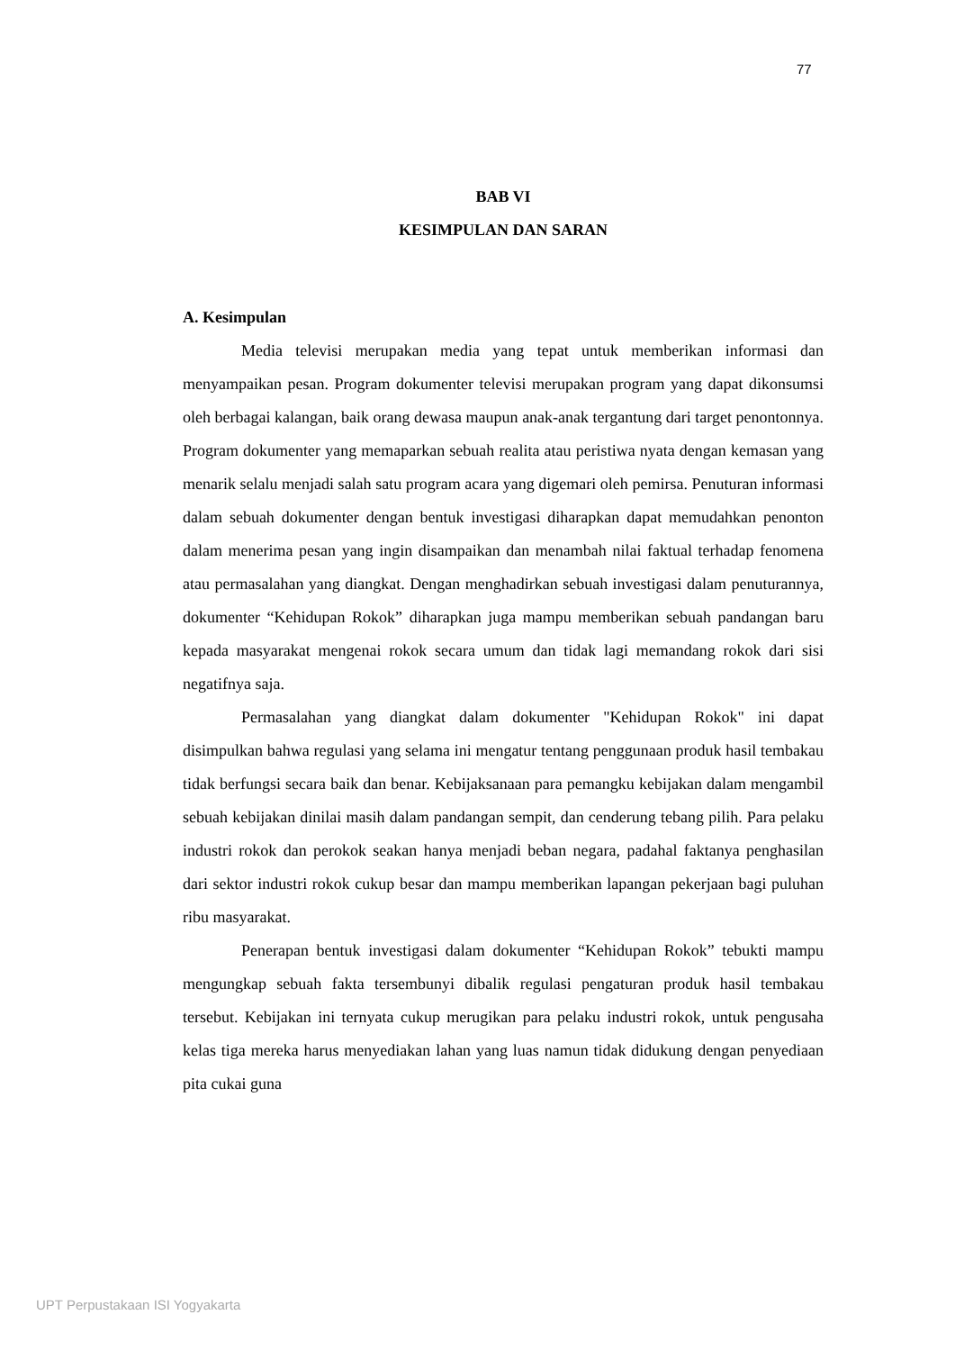77
BAB VI
KESIMPULAN DAN SARAN
A. Kesimpulan
Media televisi merupakan media yang tepat untuk memberikan informasi dan menyampaikan pesan. Program dokumenter televisi merupakan program yang dapat dikonsumsi oleh berbagai kalangan, baik orang dewasa maupun anak-anak tergantung dari target penontonnya. Program dokumenter yang memaparkan sebuah realita atau peristiwa nyata dengan kemasan yang menarik selalu menjadi salah satu program acara yang digemari oleh pemirsa. Penuturan informasi dalam sebuah dokumenter dengan bentuk investigasi diharapkan dapat memudahkan penonton dalam menerima pesan yang ingin disampaikan dan menambah nilai faktual terhadap fenomena atau permasalahan yang diangkat. Dengan menghadirkan sebuah investigasi dalam penuturannya, dokumenter “Kehidupan Rokok” diharapkan juga mampu memberikan sebuah pandangan baru kepada masyarakat mengenai rokok secara umum dan tidak lagi memandang rokok dari sisi negatifnya saja.
Permasalahan yang diangkat dalam dokumenter "Kehidupan Rokok" ini dapat disimpulkan bahwa regulasi yang selama ini mengatur tentang penggunaan produk hasil tembakau tidak berfungsi secara baik dan benar. Kebijaksanaan para pemangku kebijakan dalam mengambil sebuah kebijakan dinilai masih dalam pandangan sempit, dan cenderung tebang pilih. Para pelaku industri rokok dan perokok seakan hanya menjadi beban negara, padahal faktanya penghasilan dari sektor industri rokok cukup besar dan mampu memberikan lapangan pekerjaan bagi puluhan ribu masyarakat.
Penerapan bentuk investigasi dalam dokumenter “Kehidupan Rokok” tebukti mampu mengungkap sebuah fakta tersembunyi dibalik regulasi pengaturan produk hasil tembakau tersebut. Kebijakan ini ternyata cukup merugikan para pelaku industri rokok, untuk pengusaha kelas tiga mereka harus menyediakan lahan yang luas namun tidak didukung dengan penyediaan pita cukai guna
UPT Perpustakaan ISI Yogyakarta